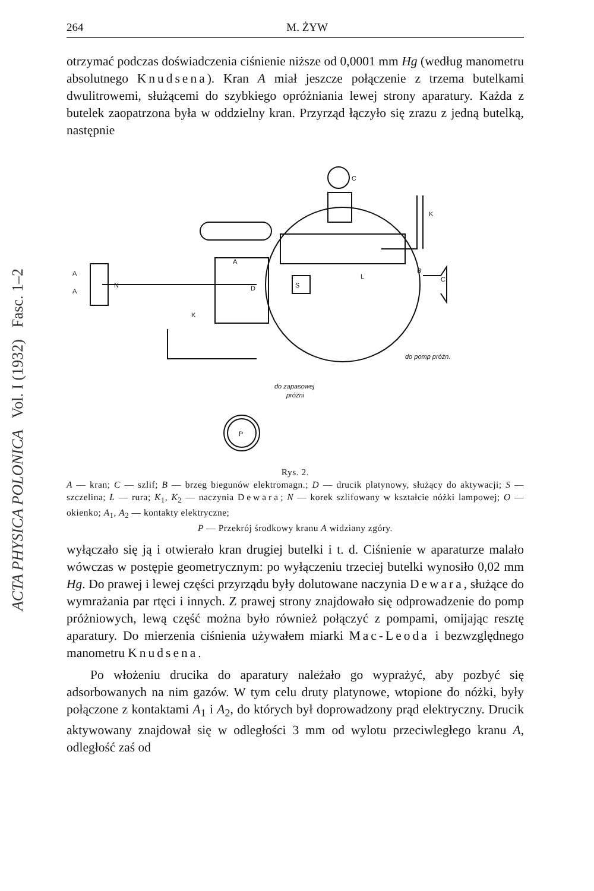ACTA PHYSICA POLONICA Vol. I (1932) Fasc. 1–2
264 M. ŻYW
otrzymać podczas doświadczenia ciśnienie niższe od 0,0001 mm Hg (według manometru absolutnego Knudsena). Kran A miał jeszcze połączenie z trzema butelkami dwulitrowemi, służącemi do szybkiego opróżniania lewej strony aparatury. Każda z butelek zaopatrzona była w oddzielny kran. Przyrząd łączyło się zrazu z jedną butelką, następnie
C
K
A
B
L
C
S
D
K
N
A
A
do pomp próżn.
do zapasowej
próżni
P
Rys. 2.
A — kran; C — szlif; B — brzeg biegunów elektromagn.; D — drucik platynowy, służący do aktywacji; S — szczelina; L — rura; K<sub>1</sub>, K<sub>2</sub> — naczynia Dewara; N — korek szlifowany w kształcie nóżki lampowej; O — okienko; A<sub>1</sub>, A<sub>2</sub> — kontakty elektryczne;
P — Przekrój środkowy kranu A widziany zgóry.
wyłączało się ją i otwierało kran drugiej butelki i t. d. Ciśnienie w aparaturze malało wówczas w postępie geometrycznym: po wyłączeniu trzeciej butelki wynosiło 0,02 mm Hg. Do prawej i lewej części przyrządu były dolutowane naczynia Dewara, służące do wymrażania par rtęci i innych. Z prawej strony znajdowało się odprowadzenie do pomp próżniowych, lewą część można było również połączyć z pompami, omijając resztę aparatury. Do mierzenia ciśnienia używałem miarki Mac-Leoda i bezwzględnego manometru Knudsena.
Po włożeniu drucika do aparatury należało go wyprażyć, aby pozbyć się adsorbowanych na nim gazów. W tym celu druty platynowe, wtopione do nóżki, były połączone z kontaktami A<sub>1</sub> i A<sub>2</sub>, do których był doprowadzony prąd elektryczny. Drucik aktywowany znajdował się w odległości 3 mm od wylotu przeciwległego kranu A, odległość zaś od